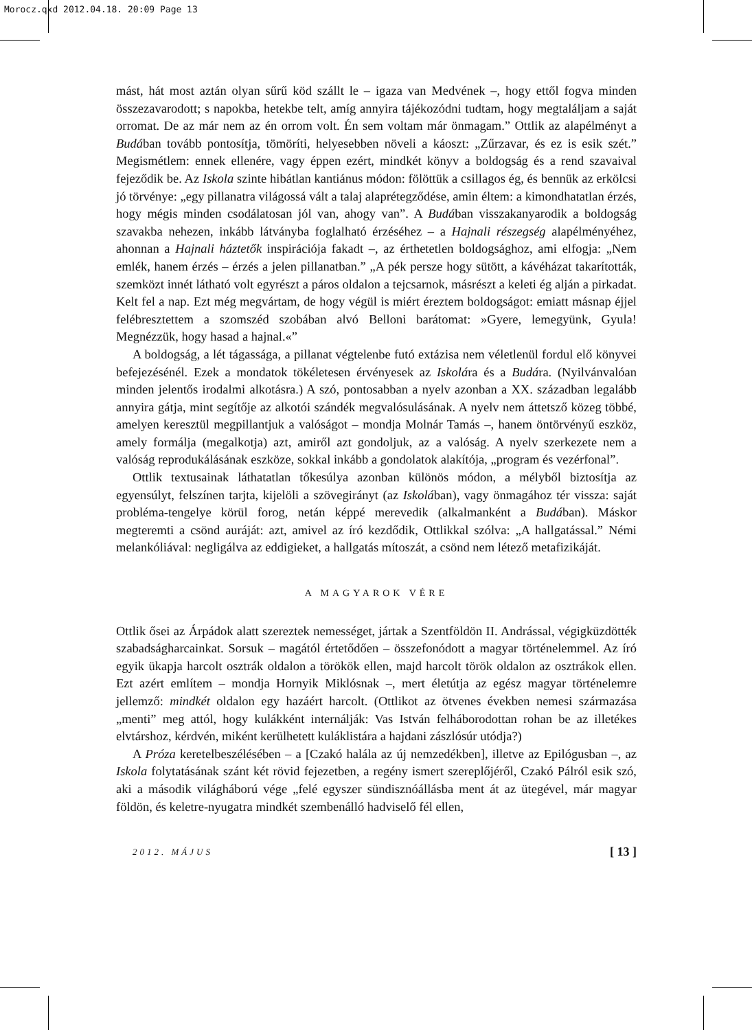Morocz.qxd 2012.04.18. 20:09 Page 13
mást, hát most aztán olyan sűrű köd szállt le – igaza van Medvének –, hogy ettől fogva minden összezavarodott; s napokba, hetekbe telt, amíg annyira tájékozódni tudtam, hogy megtaláljam a saját orromat. De az már nem az én orrom volt. Én sem voltam már önmagam.” Ottlik az alapélményt a Budában tovább pontosítja, tömöríti, helyesebben növeli a káoszt: „Zűrzavar, és ez is esik szét.” Megismétlem: ennek ellenére, vagy éppen ezért, mindkét könyv a boldogság és a rend szavaival fejeződik be. Az Iskola szinte hibátlan kantiánus módon: fölöttük a csillagos ég, és bennük az erkölcsi jó törvénye: „egy pillanatra világossá vált a talaj alaprétegződése, amin éltem: a kimondhatatlan érzés, hogy mégis minden csodálatosan jól van, ahogy van”. A Budában visszakanyarodik a boldogság szavakba nehezen, inkább látványba foglalható érzéséhez – a Hajnali részegség alapélményéhez, ahonnan a Hajnali háztetők inspirációja fakadt –, az érthetetlen boldogsághoz, ami elfogja: „Nem emlék, hanem érzés – érzés a jelen pillanatban.” „A pék persze hogy sütött, a kávéházat takarították, szemközt innét látható volt egyrészt a páros oldalon a tejcsarnok, másrészt a keleti ég alján a pirkadat. Kelt fel a nap. Ezt még megvártam, de hogy végül is miért éreztem boldogságot: emiatt másnap éjjel felébresztettem a szomszéd szobában alvó Belloni barátomat: »Gyere, lemegyünk, Gyula! Megnézzük, hogy hasad a hajnal.«”
A boldogság, a lét tágassága, a pillanat végtelenbe futó extázisa nem véletlenül fordul elő könyvei befejezésénél. Ezek a mondatok tökéletesen érvényesek az Iskolára és a Budára. (Nyilvánvalóan minden jelentős irodalmi alkotásra.) A szó, pontosabban a nyelv azonban a XX. században legalább annyira gátja, mint segítője az alkotói szándék megvalósulásának. A nyelv nem áttetsző közeg többé, amelyen keresztül megpillantjuk a valóságot – mondja Molnár Tamás –, hanem öntörvényű eszköz, amely formálja (megalkotja) azt, amiről azt gondoljuk, az a valóság. A nyelv szerkezete nem a valóság reprodukálásának eszköze, sokkal inkább a gondolatok alakítója, „program és vezérfonal”.
Ottlik textusainak láthatatlan tőkesúlya azonban különös módon, a mélyből biztosítja az egyensúlyt, felszínen tarjta, kijelöli a szövegirányt (az Iskolában), vagy önmagához tér vissza: saját probléma-tengelye körül forog, netán képpé merevedik (alkalmanként a Budában). Máskor megteremti a csönd auráját: azt, amivel az író kezdődik, Ottlikkal szólva: „A hallgatással.” Némi melankóliával: negligálva az eddigieket, a hallgatás mítoszát, a csönd nem létező metafizikáját.
A MAGYAROK VÉRE
Ottlik ősei az Árpádok alatt szereztek nemességet, jártak a Szentföldön II. Andrással, végigküzdötték szabadságharcainkat. Sorsuk – magától értetődően – összefonódott a magyar történelemmel. Az író egyik ükapja harcolt osztrák oldalon a törökök ellen, majd harcolt török oldalon az osztrákok ellen. Ezt azért említem – mondja Hornyik Miklósnak –, mert életútja az egész magyar történelemre jellemző: mindkét oldalon egy hazáért harcolt. (Ottlikot az ötvenes években nemesi származása „menti” meg attól, hogy kulákként internálják: Vas István felháborodottan rohan be az illetékes elvtárshoz, kérdvén, miként kerülhetett kuláklistára a hajdani zászlósúr utódja?)
A Próza keretelbeszélésében – a [Czakó halála az új nemzedékben], illetve az Epilógusban –, az Iskola folytatásának szánt két rövid fejezetben, a regény ismert szereplőjéről, Czakó Pálról esik szó, aki a második világháború vége „felé egyszer sündisznóállásba ment át az ütegével, már magyar földön, és keletre-nyugatra mindkét szembenálló hadviselő fél ellen,
2012. MÁJUS [ 13 ]